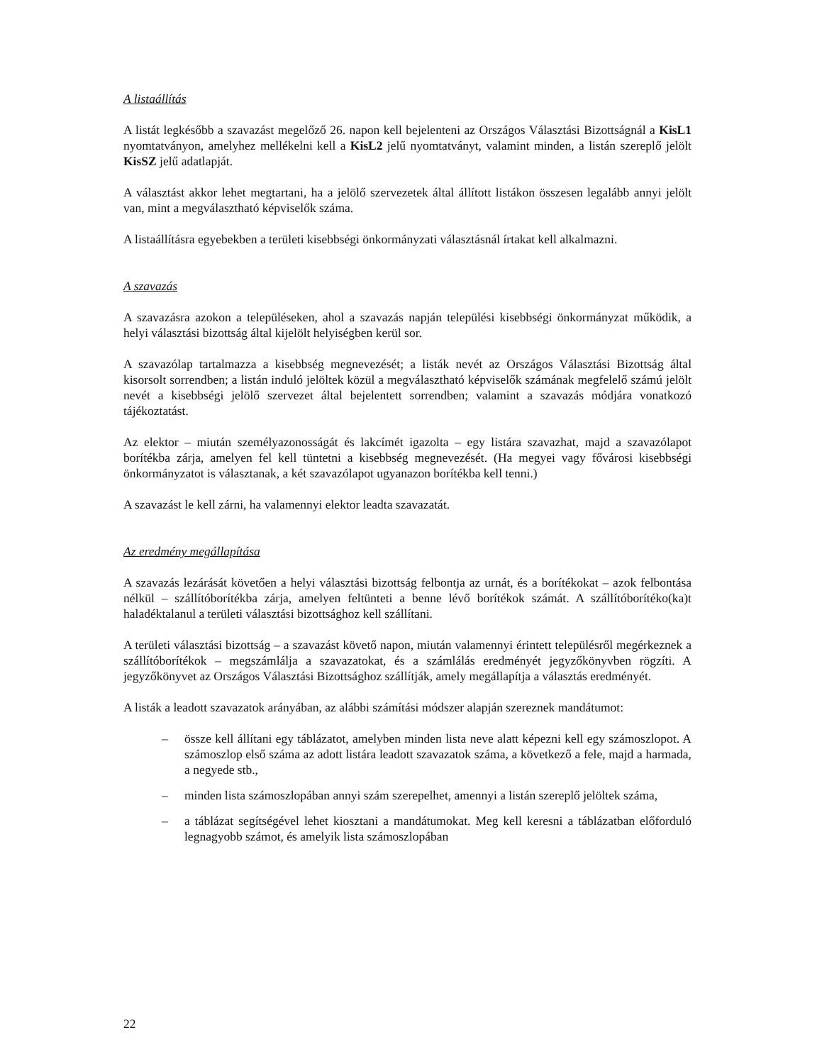A listaállítás
A listát legkésőbb a szavazást megelőző 26. napon kell bejelenteni az Országos Választási Bizottságnál a KisL1 nyomtatványon, amelyhez mellékelni kell a KisL2 jelű nyomtatványt, valamint minden, a listán szereplő jelölt KisSZ jelű adatlapját.
A választást akkor lehet megtartani, ha a jelölő szervezetek által állított listákon összesen legalább annyi jelölt van, mint a megválasztható képviselők száma.
A listaállításra egyebekben a területi kisebbségi önkormányzati választásnál írtakat kell alkalmazni.
A szavazás
A szavazásra azokon a településeken, ahol a szavazás napján települési kisebbségi önkormányzat működik, a helyi választási bizottság által kijelölt helyiségben kerül sor.
A szavazólap tartalmazza a kisebbség megnevezését; a listák nevét az Országos Választási Bizottság által kisorsolt sorrendben; a listán induló jelöltek közül a megválasztható képviselők számának megfelelő számú jelölt nevét a kisebbségi jelölő szervezet által bejelentett sorrendben; valamint a szavazás módjára vonatkozó tájékoztatást.
Az elektor – miután személyazonosságát és lakcímét igazolta – egy listára szavazhat, majd a szavazólapot borítékba zárja, amelyen fel kell tüntetni a kisebbség megnevezését. (Ha megyei vagy fővárosi kisebbségi önkormányzatot is választanak, a két szavazólapot ugyanazon borítékba kell tenni.)
A szavazást le kell zárni, ha valamennyi elektor leadta szavazatát.
Az eredmény megállapítása
A szavazás lezárását követően a helyi választási bizottság felbontja az urnát, és a borítékokat – azok felbontása nélkül – szállítóborítékba zárja, amelyen feltünteti a benne lévő borítékok számát. A szállítóborítéko(ka)t haladéktalanul a területi választási bizottsághoz kell szállítani.
A területi választási bizottság – a szavazást követő napon, miután valamennyi érintett településről megérkeznek a szállítóborítékok – megszámlálja a szavazatokat, és a számlálás eredményét jegyzőkönyvben rögzíti. A jegyzőkönyvet az Országos Választási Bizottsághoz szállítják, amely megállapítja a választás eredményét.
A listák a leadott szavazatok arányában, az alábbi számítási módszer alapján szereznek mandátumot:
– össze kell állítani egy táblázatot, amelyben minden lista neve alatt képezni kell egy számoszlopot. A számoszlop első száma az adott listára leadott szavazatok száma, a következő a fele, majd a harmada, a negyede stb.,
– minden lista számoszlopában annyi szám szerepelhet, amennyi a listán szereplő jelöltek száma,
– a táblázat segítségével lehet kiosztani a mandátumokat. Meg kell keresni a táblázatban előforduló legnagyobb számot, és amelyik lista számoszlopában
22